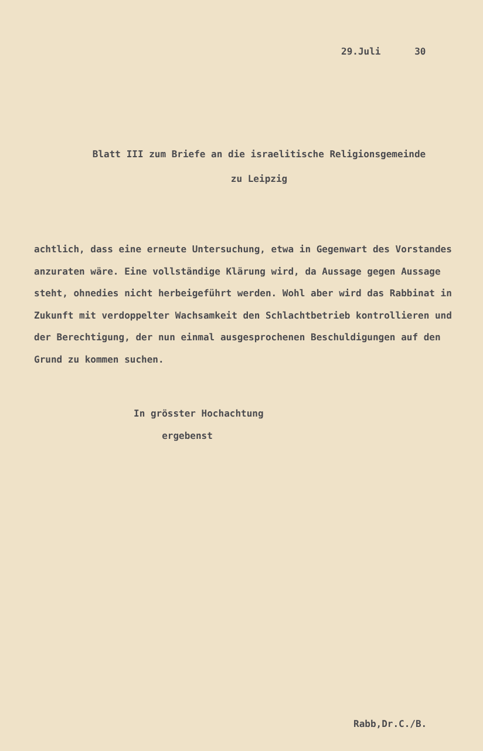29.Juli 30
Blatt III zum Briefe an die israelitische Religionsgemeinde
zu Leipzig
achtlich, dass eine erneute Untersuchung, etwa in Gegenwart des Vorstandes anzuraten wäre. Eine vollständige Klärung wird, da Aussage gegen Aussage steht, ohnedies nicht herbeigeführt werden. Wohl aber wird das Rabbinat in Zukunft mit verdoppelter Wachsamkeit den Schlachtbetrieb kontrollieren und der Berechtigung, der nun einmal ausgesprochenen Beschuldigungen auf den Grund zu kommen suchen.
In grösster Hochachtung
ergebenst
Rabb,Dr.C./B.